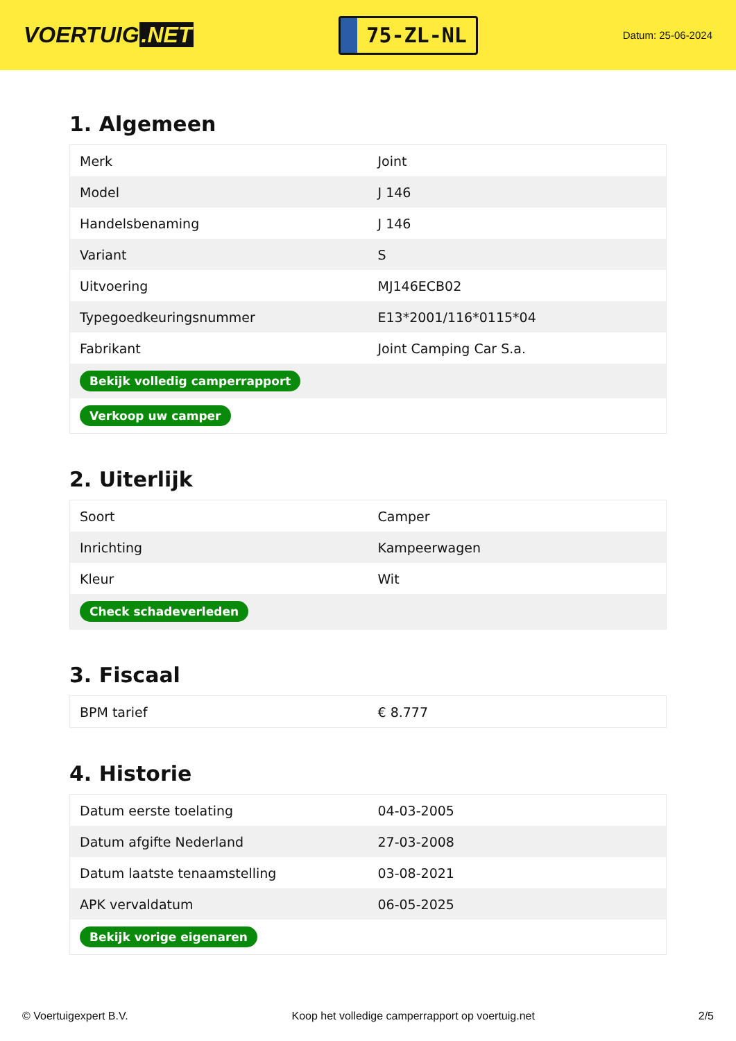VOERTUIG.NET
75-ZL-NL
Datum: 25-06-2024
1. Algemeen
| Merk | Joint |
| Model | J 146 |
| Handelsbenaming | J 146 |
| Variant | S |
| Uitvoering | MJ146ECB02 |
| Typegoedkeuringsnummer | E13*2001/116*0115*04 |
| Fabrikant | Joint Camping Car S.a. |
| Bekijk volledig camperrapport | |
| Verkoop uw camper | |
2. Uiterlijk
| Soort | Camper |
| Inrichting | Kampeerwagen |
| Kleur | Wit |
| Check schadeverleden | |
3. Fiscaal
| BPM tarief | € 8.777 |
4. Historie
| Datum eerste toelating | 04-03-2005 |
| Datum afgifte Nederland | 27-03-2008 |
| Datum laatste tenaamstelling | 03-08-2021 |
| APK vervaldatum | 06-05-2025 |
| Bekijk vorige eigenaren | |
© Voertuigexpert B.V. Koop het volledige camperrapport op voertuig.net 2/5